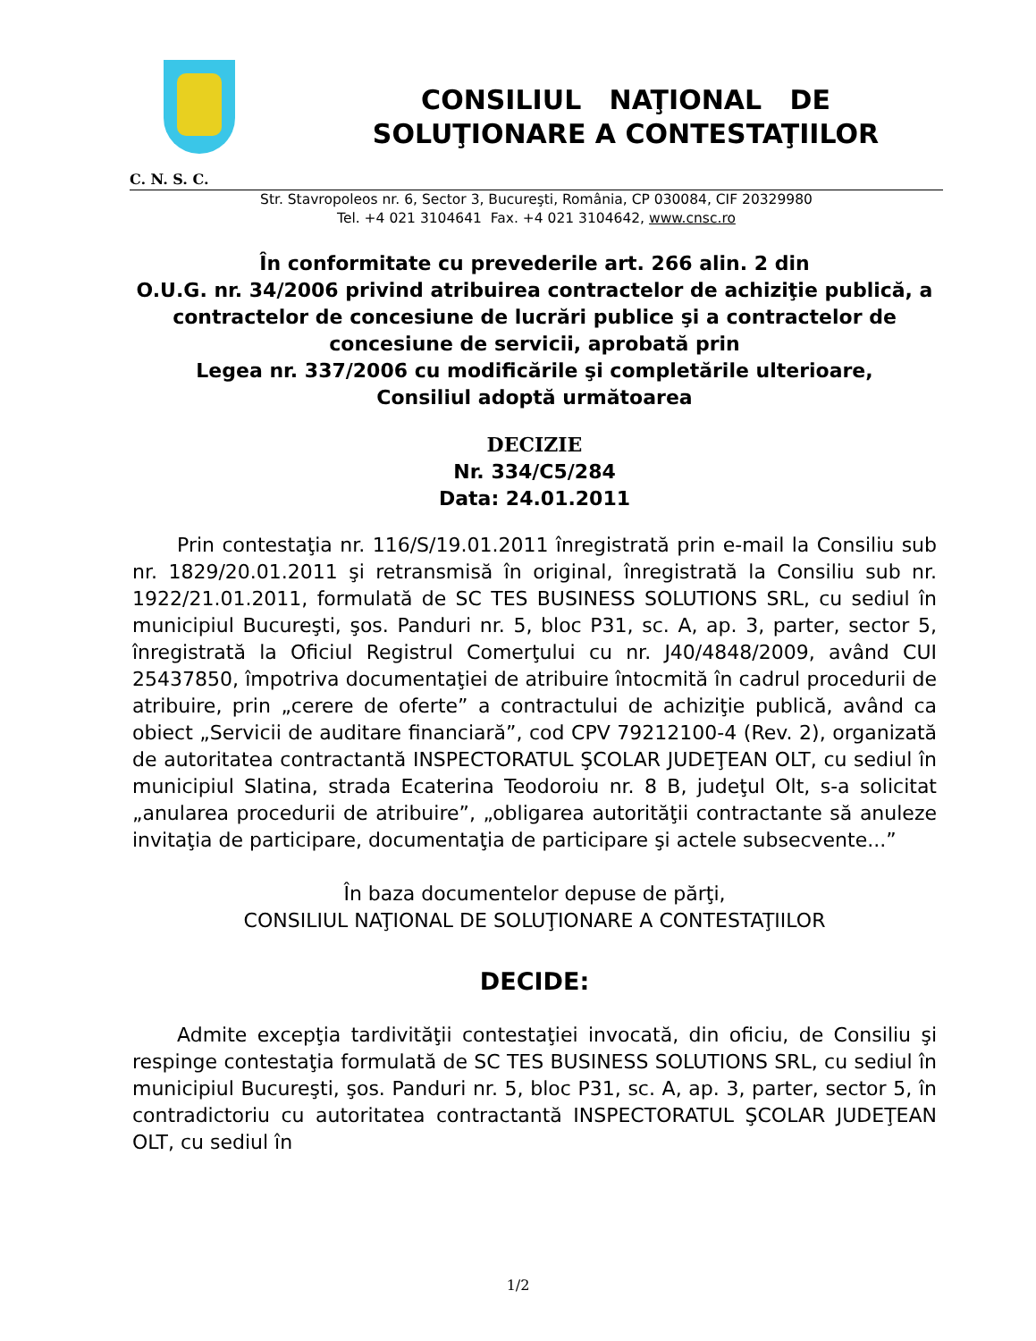CONSILIUL NAŢIONAL DE
SOLUŢIONARE A CONTESTAŢIILOR
C. N. S. C.
Str. Stavropoleos nr. 6, Sector 3, Bucureşti, România, CP 030084, CIF 20329980
Tel. +4 021 3104641 Fax. +4 021 3104642, www.cnsc.ro
În conformitate cu prevederile art. 266 alin. 2 din
O.U.G. nr. 34/2006 privind atribuirea contractelor de achiziţie publică, a contractelor de concesiune de lucrări publice şi a contractelor de concesiune de servicii, aprobată prin
Legea nr. 337/2006 cu modificările şi completările ulterioare,
Consiliul adoptă următoarea
DECIZIE
Nr. 334/C5/284
Data: 24.01.2011
Prin contestaţia nr. 116/S/19.01.2011 înregistrată prin e-mail la Consiliu sub nr. 1829/20.01.2011 şi retransmisă în original, înregistrată la Consiliu sub nr. 1922/21.01.2011, formulată de SC TES BUSINESS SOLUTIONS SRL, cu sediul în municipiul Bucureşti, şos. Panduri nr. 5, bloc P31, sc. A, ap. 3, parter, sector 5, înregistrată la Oficiul Registrul Comerţului cu nr. J40/4848/2009, având CUI 25437850, împotriva documentaţiei de atribuire întocmită în cadrul procedurii de atribuire, prin „cerere de oferte” a contractului de achiziţie publică, având ca obiect „Servicii de auditare financiară”, cod CPV 79212100-4 (Rev. 2), organizată de autoritatea contractantă INSPECTORATUL ŞCOLAR JUDEŢEAN OLT, cu sediul în municipiul Slatina, strada Ecaterina Teodoroiu nr. 8 B, judeţul Olt, s-a solicitat „anularea procedurii de atribuire”, „obligarea autorităţii contractante să anuleze invitaţia de participare, documentaţia de participare şi actele subsecvente...”
În baza documentelor depuse de părţi,
CONSILIUL NAŢIONAL DE SOLUŢIONARE A CONTESTAŢIILOR
DECIDE:
Admite excepţia tardivităţii contestaţiei invocată, din oficiu, de Consiliu şi respinge contestaţia formulată de SC TES BUSINESS SOLUTIONS SRL, cu sediul în municipiul Bucureşti, şos. Panduri nr. 5, bloc P31, sc. A, ap. 3, parter, sector 5, în contradictoriu cu autoritatea contractantă INSPECTORATUL ŞCOLAR JUDEŢEAN OLT, cu sediul în
1/2